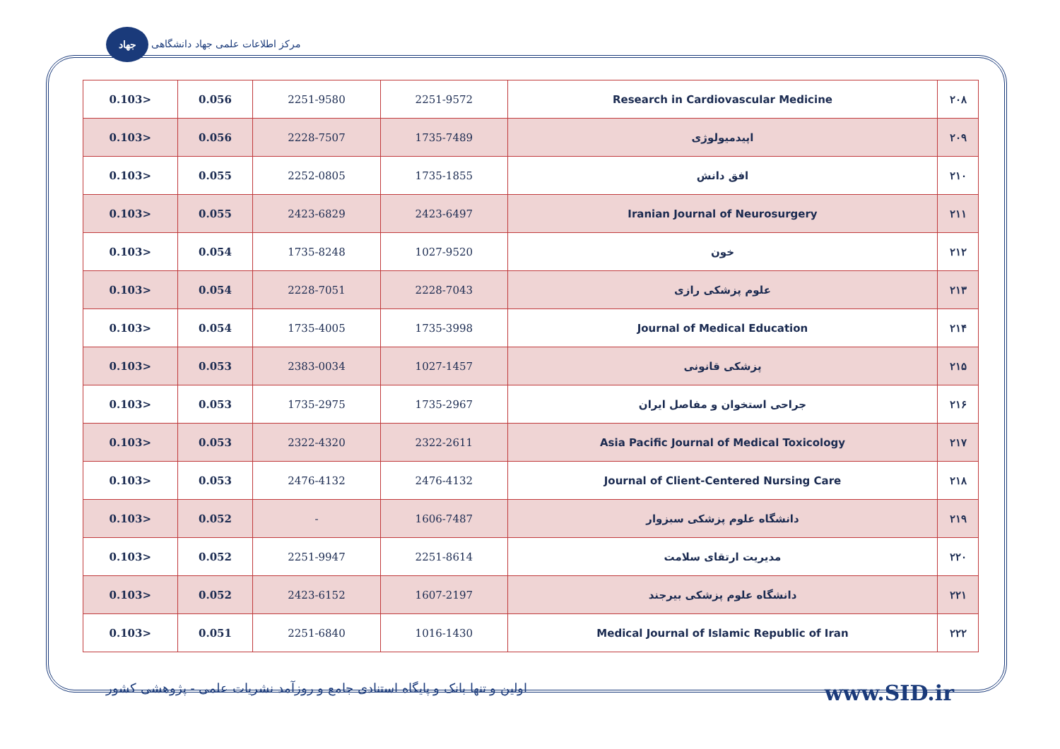جهاد مرکز اطلاعات علمی جهاد دانشگاهی
| 0.103> | 0.056 | 2251-9580 | 2251-9572 | Research in Cardiovascular Medicine | ۲۰۸ |
| 0.103> | 0.056 | 2228-7507 | 1735-7489 | اپیدمیولوژی | ۲۰۹ |
| 0.103> | 0.055 | 2252-0805 | 1735-1855 | افق دانش | ۲۱۰ |
| 0.103> | 0.055 | 2423-6829 | 2423-6497 | Iranian Journal of Neurosurgery | ۲۱۱ |
| 0.103> | 0.054 | 1735-8248 | 1027-9520 | خون | ۲۱۲ |
| 0.103> | 0.054 | 2228-7051 | 2228-7043 | علوم پزشکی رازی | ۲۱۳ |
| 0.103> | 0.054 | 1735-4005 | 1735-3998 | Journal of Medical Education | ۲۱۴ |
| 0.103> | 0.053 | 2383-0034 | 1027-1457 | پزشکی قانونی | ۲۱۵ |
| 0.103> | 0.053 | 1735-2975 | 1735-2967 | جراحی استخوان و مفاصل ایران | ۲۱۶ |
| 0.103> | 0.053 | 2322-4320 | 2322-2611 | Asia Pacific Journal of Medical Toxicology | ۲۱۷ |
| 0.103> | 0.053 | 2476-4132 | 2476-4132 | Journal of Client-Centered Nursing Care | ۲۱۸ |
| 0.103> | 0.052 | - | 1606-7487 | دانشگاه علوم پزشکی سبزوار | ۲۱۹ |
| 0.103> | 0.052 | 2251-9947 | 2251-8614 | مدیریت ارتقای سلامت | ۲۲۰ |
| 0.103> | 0.052 | 2423-6152 | 1607-2197 | دانشگاه علوم پزشکی بیرجند | ۲۲۱ |
| 0.103> | 0.051 | 2251-6840 | 1016-1430 | Medical Journal of Islamic Republic of Iran | ۲۲۲ |
اولین و تنها بانک و پایگاه استنادی جامع و روزآمد نشریات علمی - پژوهشی کشور www.SID.ir